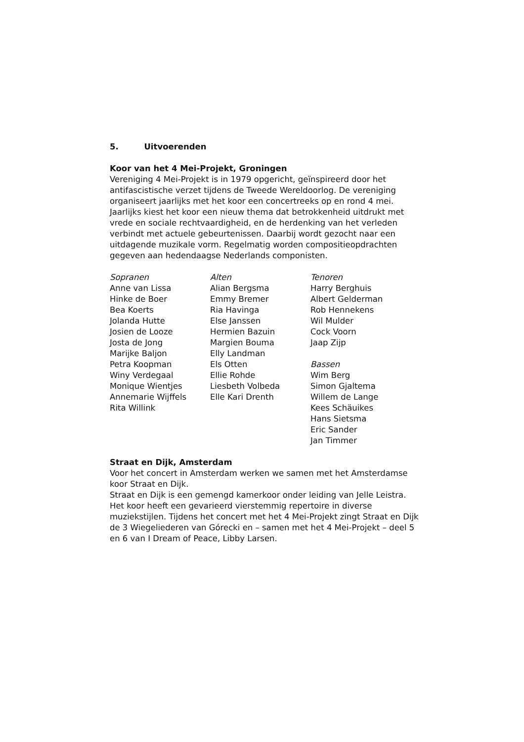5. Uitvoerenden
Koor van het 4 Mei-Projekt, Groningen
Vereniging 4 Mei-Projekt is in 1979 opgericht, geïnspireerd door het antifascistische verzet tijdens de Tweede Wereldoorlog. De vereniging organiseert jaarlijks met het koor een concertreeks op en rond 4 mei. Jaarlijks kiest het koor een nieuw thema dat betrokkenheid uitdrukt met vrede en sociale rechtvaardigheid, en de herdenking van het verleden verbindt met actuele gebeurtenissen. Daarbij wordt gezocht naar een uitdagende muzikale vorm. Regelmatig worden compositieopdrachten gegeven aan hedendaagse Nederlands componisten.
Sopranen
Anne van Lissa
Hinke de Boer
Bea Koerts
Jolanda Hutte
Josien de Looze
Josta de Jong
Marijke Baljon
Petra Koopman
Winy Verdegaal
Monique Wientjes
Annemarie Wijffels
Rita Willink
Alten
Alian Bergsma
Emmy Bremer
Ria Havinga
Else Janssen
Hermien Bazuin
Margien Bouma
Elly Landman
Els Otten
Ellie Rohde
Liesbeth Volbeda
Elle Kari Drenth
Tenoren
Harry Berghuis
Albert Gelderman
Rob Hennekens
Wil Mulder
Cock Voorn
Jaap Zijp
Bassen
Wim Berg
Simon Gjaltema
Willem de Lange
Kees Schäuikes
Hans Sietsma
Eric Sander
Jan Timmer
Straat en Dijk, Amsterdam
Voor het concert in Amsterdam werken we samen met het Amsterdamse koor Straat en Dijk.
Straat en Dijk is een gemengd kamerkoor onder leiding van Jelle Leistra. Het koor heeft een gevarieerd vierstemmig repertoire in diverse muziekstijlen. Tijdens het concert met het 4 Mei-Projekt zingt Straat en Dijk de 3 Wiegeliederen van Górecki en – samen met het 4 Mei-Projekt – deel 5 en 6 van I Dream of Peace, Libby Larsen.